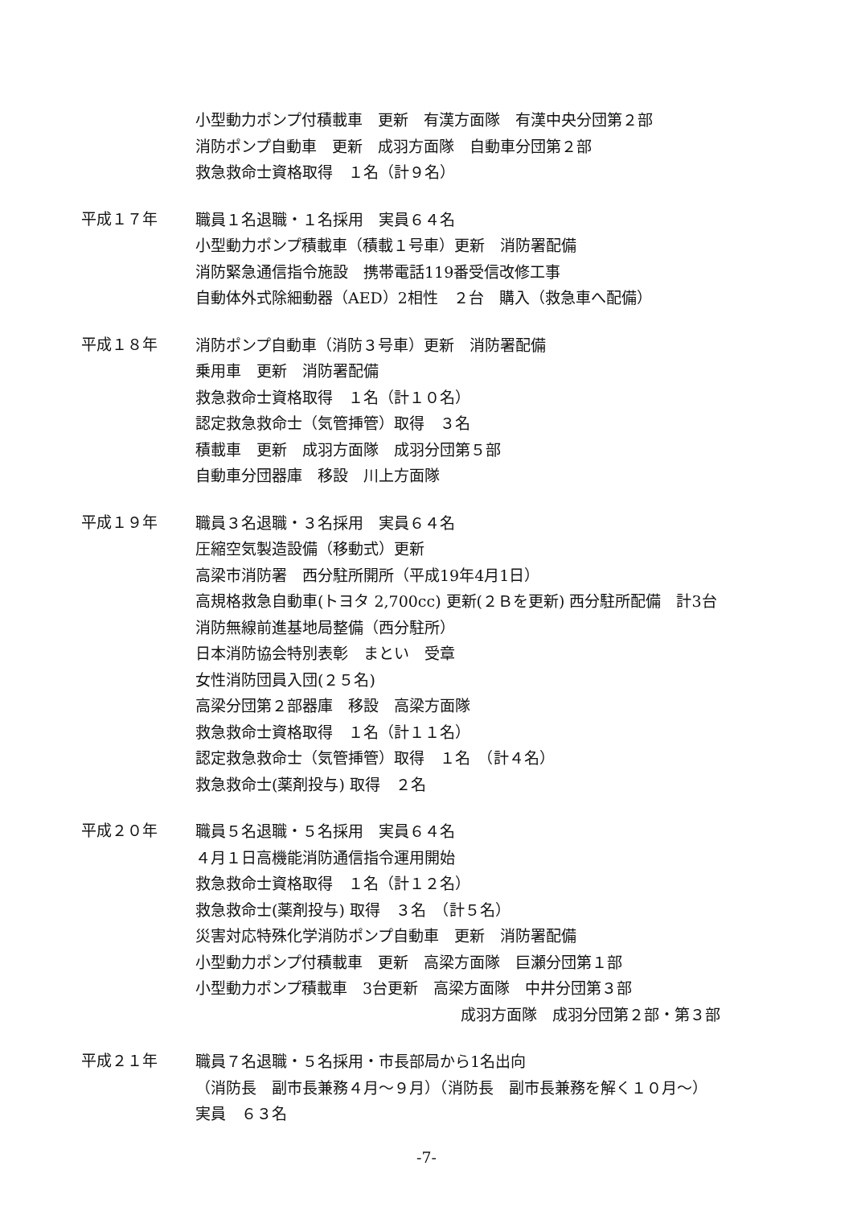小型動力ポンプ付積載車　更新　有漢方面隊　有漢中央分団第２部
消防ポンプ自動車　更新　成羽方面隊　自動車分団第２部
救急救命士資格取得　１名（計９名）
平成１７年
職員１名退職・１名採用　実員６４名
小型動力ポンプ積載車（積載１号車）更新　消防署配備
消防緊急通信指令施設　携帯電話119番受信改修工事
自動体外式除細動器（AED）2相性　２台　購入（救急車へ配備）
平成１８年
消防ポンプ自動車（消防３号車）更新　消防署配備
乗用車　更新　消防署配備
救急救命士資格取得　１名（計１０名）
認定救急救命士（気管挿管）取得　３名
積載車　更新　成羽方面隊　成羽分団第５部
自動車分団器庫　移設　川上方面隊
平成１９年
職員３名退職・３名採用　実員６４名
圧縮空気製造設備（移動式）更新
高梁市消防署　西分駐所開所（平成19年4月1日）
高規格救急自動車(トヨタ 2,700cc) 更新(２Ｂを更新) 西分駐所配備　計3台
消防無線前進基地局整備（西分駐所）
日本消防協会特別表彰　まとい　受章
女性消防団員入団(２５名)
高梁分団第２部器庫　移設　高梁方面隊
救急救命士資格取得　１名（計１１名）
認定救急救命士（気管挿管）取得　１名　（計４名）
救急救命士(薬剤投与) 取得　２名
平成２０年
職員５名退職・５名採用　実員６４名
４月１日高機能消防通信指令運用開始
救急救命士資格取得　１名（計１２名）
救急救命士(薬剤投与) 取得　３名　（計５名）
災害対応特殊化学消防ポンプ自動車　更新　消防署配備
小型動力ポンプ付積載車　更新　高梁方面隊　巨瀬分団第１部
小型動力ポンプ積載車　3台更新　高梁方面隊　中井分団第３部
成羽方面隊　成羽分団第２部・第３部
平成２１年
職員７名退職・５名採用・市長部局から1名出向
（消防長　副市長兼務４月～９月）（消防長　副市長兼務を解く１０月～）
実員　６３名
-7-